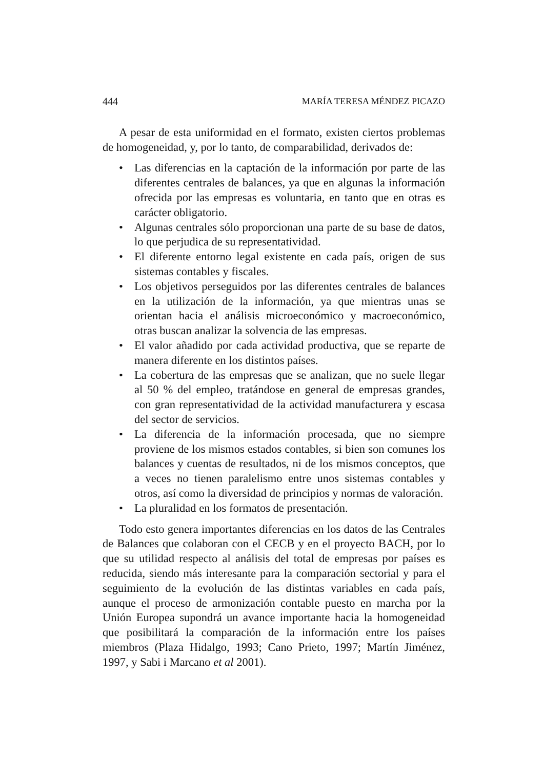444 MARÍA TERESA MÉNDEZ PICAZO
A pesar de esta uniformidad en el formato, existen ciertos problemas de homogeneidad, y, por lo tanto, de comparabilidad, derivados de:
• Las diferencias en la captación de la información por parte de las diferentes centrales de balances, ya que en algunas la información ofrecida por las empresas es voluntaria, en tanto que en otras es carácter obligatorio.
• Algunas centrales sólo proporcionan una parte de su base de datos, lo que perjudica de su representatividad.
• El diferente entorno legal existente en cada país, origen de sus sistemas contables y fiscales.
• Los objetivos perseguidos por las diferentes centrales de balances en la utilización de la información, ya que mientras unas se orientan hacia el análisis microeconómico y macroeconómico, otras buscan analizar la solvencia de las empresas.
• El valor añadido por cada actividad productiva, que se reparte de manera diferente en los distintos países.
• La cobertura de las empresas que se analizan, que no suele llegar al 50 % del empleo, tratándose en general de empresas grandes, con gran representatividad de la actividad manufacturera y escasa del sector de servicios.
• La diferencia de la información procesada, que no siempre proviene de los mismos estados contables, si bien son comunes los balances y cuentas de resultados, ni de los mismos conceptos, que a veces no tienen paralelismo entre unos sistemas contables y otros, así como la diversidad de principios y normas de valoración.
• La pluralidad en los formatos de presentación.
Todo esto genera importantes diferencias en los datos de las Centrales de Balances que colaboran con el CECB y en el proyecto BACH, por lo que su utilidad respecto al análisis del total de empresas por países es reducida, siendo más interesante para la comparación sectorial y para el seguimiento de la evolución de las distintas variables en cada país, aunque el proceso de armonización contable puesto en marcha por la Unión Europea supondrá un avance importante hacia la homogeneidad que posibilitará la comparación de la información entre los países miembros (Plaza Hidalgo, 1993; Cano Prieto, 1997; Martín Jiménez, 1997, y Sabi i Marcano et al 2001).